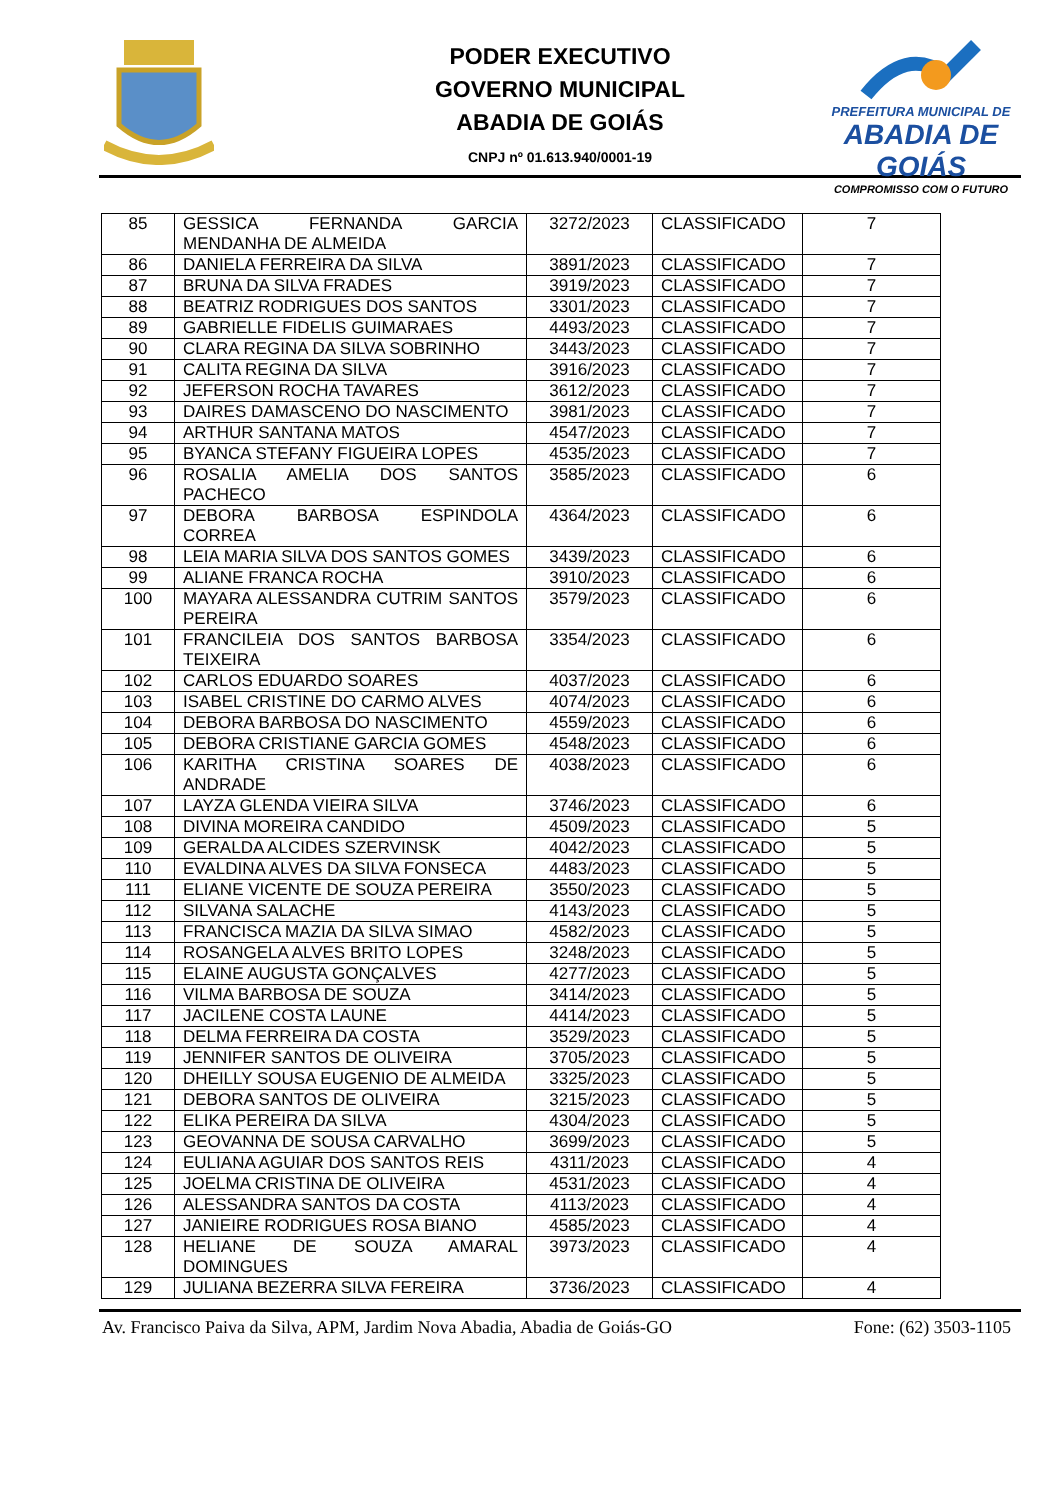PREFEITURA MUNICIPAL DE
ABADIA DE GOIÁS
COMPROMISSO COM O FUTURO
PODER EXECUTIVO
GOVERNO MUNICIPAL
ABADIA DE GOIÁS
CNPJ nº 01.613.940/0001-19
| 85 | GESSICA FERNANDA GARCIA MENDANHA DE ALMEIDA | 3272/2023 | CLASSIFICADO | 7 |
| 86 | DANIELA FERREIRA DA SILVA | 3891/2023 | CLASSIFICADO | 7 |
| 87 | BRUNA DA SILVA FRADES | 3919/2023 | CLASSIFICADO | 7 |
| 88 | BEATRIZ RODRIGUES DOS SANTOS | 3301/2023 | CLASSIFICADO | 7 |
| 89 | GABRIELLE FIDELIS GUIMARAES | 4493/2023 | CLASSIFICADO | 7 |
| 90 | CLARA REGINA DA SILVA SOBRINHO | 3443/2023 | CLASSIFICADO | 7 |
| 91 | CALITA REGINA DA SILVA | 3916/2023 | CLASSIFICADO | 7 |
| 92 | JEFERSON ROCHA TAVARES | 3612/2023 | CLASSIFICADO | 7 |
| 93 | DAIRES DAMASCENO DO NASCIMENTO | 3981/2023 | CLASSIFICADO | 7 |
| 94 | ARTHUR SANTANA MATOS | 4547/2023 | CLASSIFICADO | 7 |
| 95 | BYANCA STEFANY FIGUEIRA LOPES | 4535/2023 | CLASSIFICADO | 7 |
| 96 | ROSALIA AMELIA DOS SANTOS PACHECO | 3585/2023 | CLASSIFICADO | 6 |
| 97 | DEBORA BARBOSA ESPINDOLA CORREA | 4364/2023 | CLASSIFICADO | 6 |
| 98 | LEIA MARIA SILVA DOS SANTOS GOMES | 3439/2023 | CLASSIFICADO | 6 |
| 99 | ALIANE FRANCA ROCHA | 3910/2023 | CLASSIFICADO | 6 |
| 100 | MAYARA ALESSANDRA CUTRIM SANTOS PEREIRA | 3579/2023 | CLASSIFICADO | 6 |
| 101 | FRANCILEIA DOS SANTOS BARBOSA TEIXEIRA | 3354/2023 | CLASSIFICADO | 6 |
| 102 | CARLOS EDUARDO SOARES | 4037/2023 | CLASSIFICADO | 6 |
| 103 | ISABEL CRISTINE DO CARMO ALVES | 4074/2023 | CLASSIFICADO | 6 |
| 104 | DEBORA BARBOSA DO NASCIMENTO | 4559/2023 | CLASSIFICADO | 6 |
| 105 | DEBORA CRISTIANE GARCIA GOMES | 4548/2023 | CLASSIFICADO | 6 |
| 106 | KARITHA CRISTINA SOARES DE ANDRADE | 4038/2023 | CLASSIFICADO | 6 |
| 107 | LAYZA GLENDA VIEIRA SILVA | 3746/2023 | CLASSIFICADO | 6 |
| 108 | DIVINA MOREIRA CANDIDO | 4509/2023 | CLASSIFICADO | 5 |
| 109 | GERALDA ALCIDES SZERVINSK | 4042/2023 | CLASSIFICADO | 5 |
| 110 | EVALDINA ALVES DA SILVA FONSECA | 4483/2023 | CLASSIFICADO | 5 |
| 111 | ELIANE VICENTE DE SOUZA PEREIRA | 3550/2023 | CLASSIFICADO | 5 |
| 112 | SILVANA SALACHE | 4143/2023 | CLASSIFICADO | 5 |
| 113 | FRANCISCA MAZIA DA SILVA SIMAO | 4582/2023 | CLASSIFICADO | 5 |
| 114 | ROSANGELA ALVES BRITO LOPES | 3248/2023 | CLASSIFICADO | 5 |
| 115 | ELAINE AUGUSTA GONÇALVES | 4277/2023 | CLASSIFICADO | 5 |
| 116 | VILMA BARBOSA DE SOUZA | 3414/2023 | CLASSIFICADO | 5 |
| 117 | JACILENE COSTA LAUNE | 4414/2023 | CLASSIFICADO | 5 |
| 118 | DELMA FERREIRA DA COSTA | 3529/2023 | CLASSIFICADO | 5 |
| 119 | JENNIFER SANTOS DE OLIVEIRA | 3705/2023 | CLASSIFICADO | 5 |
| 120 | DHEILLY SOUSA EUGENIO DE ALMEIDA | 3325/2023 | CLASSIFICADO | 5 |
| 121 | DEBORA SANTOS DE OLIVEIRA | 3215/2023 | CLASSIFICADO | 5 |
| 122 | ELIKA PEREIRA DA SILVA | 4304/2023 | CLASSIFICADO | 5 |
| 123 | GEOVANNA DE SOUSA CARVALHO | 3699/2023 | CLASSIFICADO | 5 |
| 124 | EULIANA AGUIAR DOS SANTOS REIS | 4311/2023 | CLASSIFICADO | 4 |
| 125 | JOELMA CRISTINA DE OLIVEIRA | 4531/2023 | CLASSIFICADO | 4 |
| 126 | ALESSANDRA SANTOS DA COSTA | 4113/2023 | CLASSIFICADO | 4 |
| 127 | JANIEIRE RODRIGUES ROSA BIANO | 4585/2023 | CLASSIFICADO | 4 |
| 128 | HELIANE DE SOUZA AMARAL DOMINGUES | 3973/2023 | CLASSIFICADO | 4 |
| 129 | JULIANA BEZERRA SILVA FEREIRA | 3736/2023 | CLASSIFICADO | 4 |
Av. Francisco Paiva da Silva, APM, Jardim Nova Abadia, Abadia de Goiás-GO Fone: (62) 3503-1105